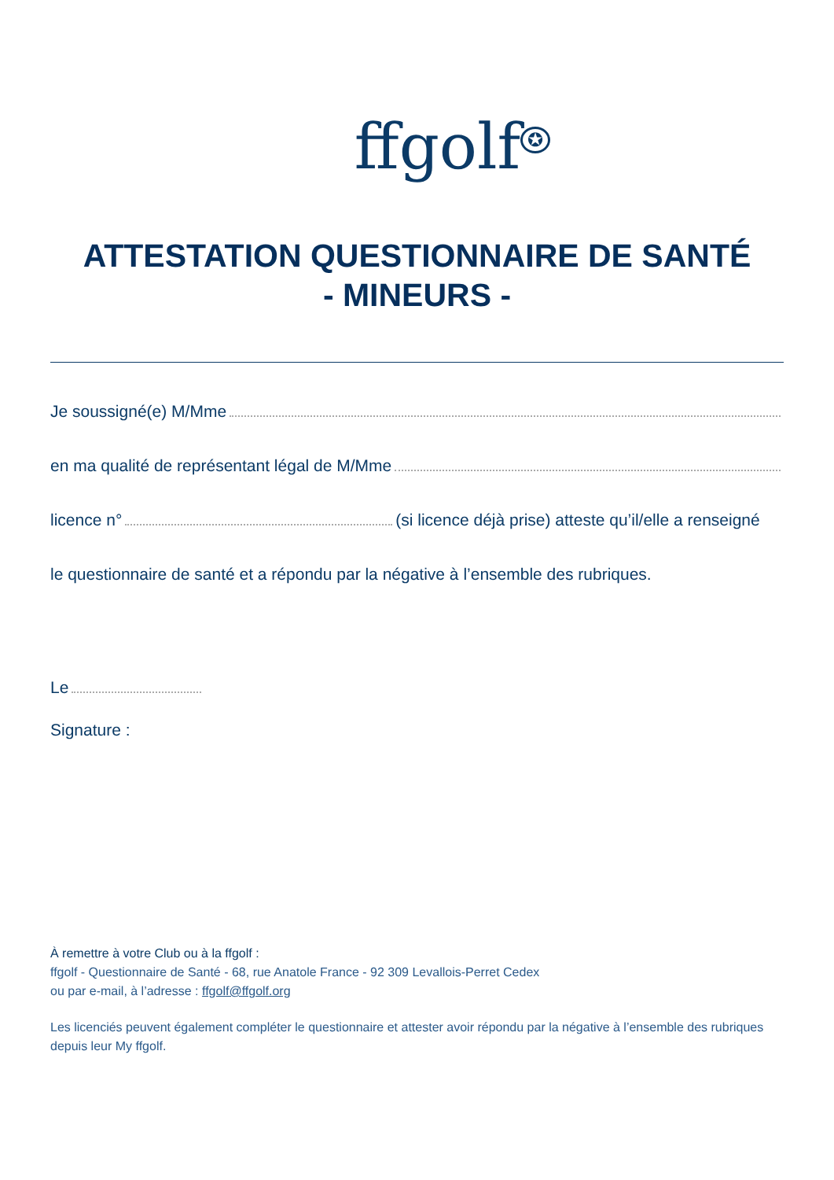ffgolf<sup>✪</sup>
ATTESTATION QUESTIONNAIRE DE SANTÉ
- MINEURS -
Je soussigné(e) M/Mme
en ma qualité de représentant légal de M/Mme
licence n° (si licence déjà prise) atteste qu’il/elle a renseigné
le questionnaire de santé et a répondu par la négative à l’ensemble des rubriques.
Le
Signature :
À remettre à votre Club ou à la ffgolf :
ffgolf - Questionnaire de Santé - 68, rue Anatole France - 92 309 Levallois-Perret Cedex
ou par e-mail, à l’adresse : ffgolf@ffgolf.org
Les licenciés peuvent également compléter le questionnaire et attester avoir répondu par la négative à l’ensemble des rubriques depuis leur My ffgolf.